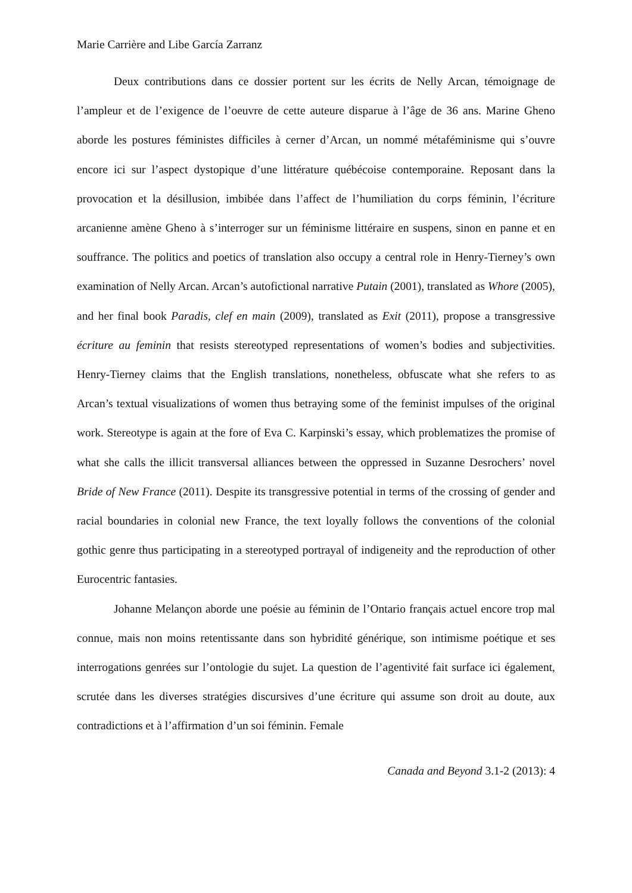Marie Carrière and Libe García Zarranz
Deux contributions dans ce dossier portent sur les écrits de Nelly Arcan, témoignage de l’ampleur et de l’exigence de l’oeuvre de cette auteure disparue à l’âge de 36 ans. Marine Gheno aborde les postures féministes difficiles à cerner d’Arcan, un nommé métaféminisme qui s’ouvre encore ici sur l’aspect dystopique d’une littérature québécoise contemporaine. Reposant dans la provocation et la désillusion, imbibée dans l’affect de l’humiliation du corps féminin, l’écriture arcanienne amène Gheno à s’interroger sur un féminisme littéraire en suspens, sinon en panne et en souffrance. The politics and poetics of translation also occupy a central role in Henry-Tierney’s own examination of Nelly Arcan. Arcan’s autofictional narrative Putain (2001), translated as Whore (2005), and her final book Paradis, clef en main (2009), translated as Exit (2011), propose a transgressive écriture au feminin that resists stereotyped representations of women’s bodies and subjectivities. Henry-Tierney claims that the English translations, nonetheless, obfuscate what she refers to as Arcan’s textual visualizations of women thus betraying some of the feminist impulses of the original work. Stereotype is again at the fore of Eva C. Karpinski’s essay, which problematizes the promise of what she calls the illicit transversal alliances between the oppressed in Suzanne Desrochers’ novel Bride of New France (2011). Despite its transgressive potential in terms of the crossing of gender and racial boundaries in colonial new France, the text loyally follows the conventions of the colonial gothic genre thus participating in a stereotyped portrayal of indigeneity and the reproduction of other Eurocentric fantasies.
Johanne Melançon aborde une poésie au féminin de l’Ontario français actuel encore trop mal connue, mais non moins retentissante dans son hybridité générique, son intimisme poétique et ses interrogations genrées sur l’ontologie du sujet. La question de l’agentivité fait surface ici également, scrutée dans les diverses stratégies discursives d’une écriture qui assume son droit au doute, aux contradictions et à l’affirmation d’un soi féminin. Female
Canada and Beyond 3.1-2 (2013): 4